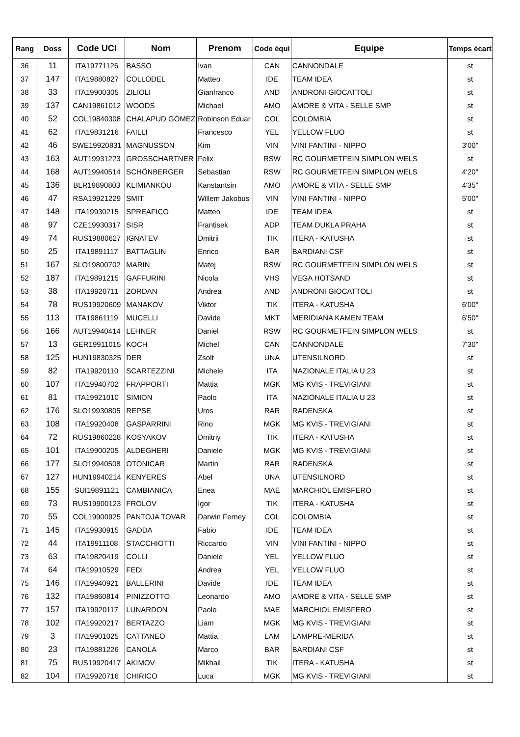| Rang | Doss | Code UCI | Nom | Prenom | Code équi | Equipe | Temps écart |
| --- | --- | --- | --- | --- | --- | --- | --- |
| 36 | 11 | ITA19771126 | BASSO | Ivan | CAN | CANNONDALE | st |
| 37 | 147 | ITA19880827 | COLLODEL | Matteo | IDE | TEAM IDEA | st |
| 38 | 33 | ITA19900305 | ZILIOLI | Gianfranco | AND | ANDRONI GIOCATTOLI | st |
| 39 | 137 | CAN19861012 | WOODS | Michael | AMO | AMORE & VITA - SELLE SMP | st |
| 40 | 52 | COL19840308 | CHALAPUD GOMEZ | Robinson Eduar | COL | COLOMBIA | st |
| 41 | 62 | ITA19831216 | FAILLI | Francesco | YEL | YELLOW FLUO | st |
| 42 | 46 | SWE19920831 | MAGNUSSON | Kim | VIN | VINI FANTINI - NIPPO | 3'00" |
| 43 | 163 | AUT19931223 | GROSSCHARTNER | Felix | RSW | RC GOURMETFEIN SIMPLON WELS | st |
| 44 | 168 | AUT19940514 | SCHÖNBERGER | Sebastian | RSW | RC GOURMETFEIN SIMPLON WELS | 4'20" |
| 45 | 136 | BLR19890803 | KLIMIANKOU | Kanstantsin | AMO | AMORE & VITA - SELLE SMP | 4'35" |
| 46 | 47 | RSA19921229 | SMIT | Willem Jakobus | VIN | VINI FANTINI - NIPPO | 5'00" |
| 47 | 148 | ITA19930215 | SPREAFICO | Matteo | IDE | TEAM IDEA | st |
| 48 | 97 | CZE19930317 | SISR | Frantisek | ADP | TEAM DUKLA PRAHA | st |
| 49 | 74 | RUS19880627 | IGNATEV | Dmitrii | TIK | ITERA - KATUSHA | st |
| 50 | 25 | ITA19891117 | BATTAGLIN | Enrico | BAR | BARDIANI CSF | st |
| 51 | 167 | SLO19800702 | MARIN | Matej | RSW | RC GOURMETFEIN SIMPLON WELS | st |
| 52 | 187 | ITA19891215 | GAFFURINI | Nicola | VHS | VEGA HOTSAND | st |
| 53 | 38 | ITA19920711 | ZORDAN | Andrea | AND | ANDRONI GIOCATTOLI | st |
| 54 | 78 | RUS19920609 | MANAKOV | Viktor | TIK | ITERA - KATUSHA | 6'00" |
| 55 | 113 | ITA19861119 | MUCELLI | Davide | MKT | MERIDIANA KAMEN TEAM | 6'50" |
| 56 | 166 | AUT19940414 | LEHNER | Daniel | RSW | RC GOURMETFEIN SIMPLON WELS | st |
| 57 | 13 | GER19911015 | KOCH | Michel | CAN | CANNONDALE | 7'30" |
| 58 | 125 | HUN19830325 | DER | Zsolt | UNA | UTENSILNORD | st |
| 59 | 82 | ITA19920110 | SCARTEZZINI | Michele | ITA | NAZIONALE ITALIA U 23 | st |
| 60 | 107 | ITA19940702 | FRAPPORTI | Mattia | MGK | MG KVIS - TREVIGIANI | st |
| 61 | 81 | ITA19921010 | SIMION | Paolo | ITA | NAZIONALE ITALIA U 23 | st |
| 62 | 176 | SLO19930805 | REPSE | Uros | RAR | RADENSKA | st |
| 63 | 108 | ITA19920408 | GASPARRINI | Rino | MGK | MG KVIS - TREVIGIANI | st |
| 64 | 72 | RUS19860228 | KOSYAKOV | Dmitriy | TIK | ITERA - KATUSHA | st |
| 65 | 101 | ITA19900205 | ALDEGHERI | Daniele | MGK | MG KVIS - TREVIGIANI | st |
| 66 | 177 | SLO19940508 | OTONICAR | Martin | RAR | RADENSKA | st |
| 67 | 127 | HUN19940214 | KENYERES | Abel | UNA | UTENSILNORD | st |
| 68 | 155 | SUI19891121 | CAMBIANICA | Enea | MAE | MARCHIOL EMISFERO | st |
| 69 | 73 | RUS19900123 | FROLOV | Igor | TIK | ITERA - KATUSHA | st |
| 70 | 55 | COL19900925 | PANTOJA TOVAR | Darwin Ferney | COL | COLOMBIA | st |
| 71 | 145 | ITA19930915 | GADDA | Fabio | IDE | TEAM IDEA | st |
| 72 | 44 | ITA19911108 | STACCHIOTTI | Riccardo | VIN | VINI FANTINI - NIPPO | st |
| 73 | 63 | ITA19820419 | COLLI | Daniele | YEL | YELLOW FLUO | st |
| 74 | 64 | ITA19910529 | FEDI | Andrea | YEL | YELLOW FLUO | st |
| 75 | 146 | ITA19940921 | BALLERINI | Davide | IDE | TEAM IDEA | st |
| 76 | 132 | ITA19860814 | PINIZZOTTO | Leonardo | AMO | AMORE & VITA - SELLE SMP | st |
| 77 | 157 | ITA19920117 | LUNARDON | Paolo | MAE | MARCHIOL EMISFERO | st |
| 78 | 102 | ITA19920217 | BERTAZZO | Liam | MGK | MG KVIS - TREVIGIANI | st |
| 79 | 3 | ITA19901025 | CATTANEO | Mattia | LAM | LAMPRE-MERIDA | st |
| 80 | 23 | ITA19881226 | CANOLA | Marco | BAR | BARDIANI CSF | st |
| 81 | 75 | RUS19920417 | AKIMOV | Mikhail | TIK | ITERA - KATUSHA | st |
| 82 | 104 | ITA19920716 | CHIRICO | Luca | MGK | MG KVIS - TREVIGIANI | st |